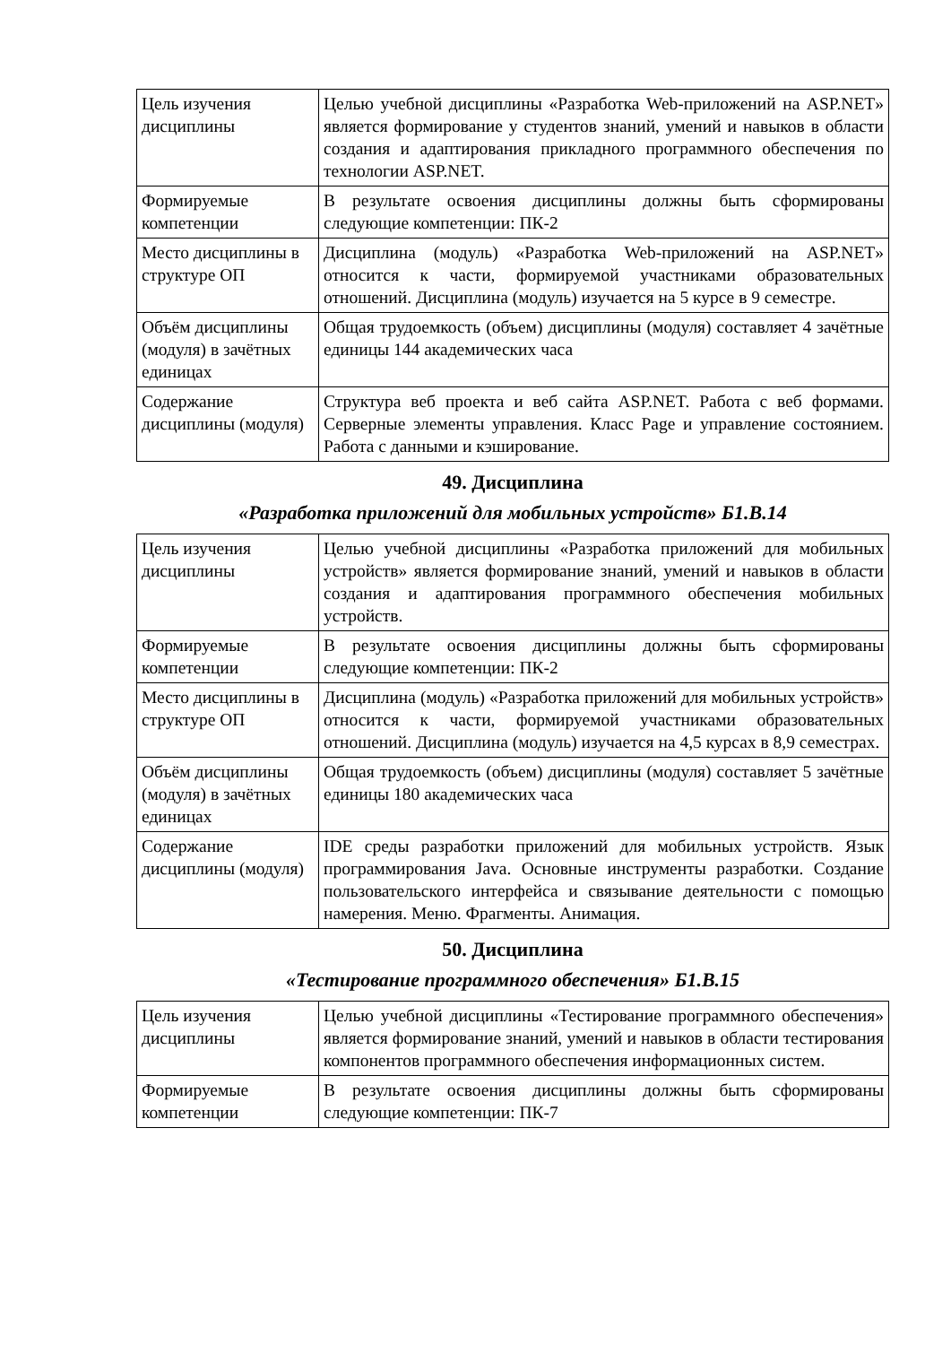| Цель изучения дисциплины | Целью учебной дисциплины «Разработка Web-приложений на ASP.NET» является формирование у студентов знаний, умений и навыков в области создания и адаптирования прикладного программного обеспечения по технологии ASP.NET. |
| Формируемые компетенции | В результате освоения дисциплины должны быть сформированы следующие компетенции: ПК-2 |
| Место дисциплины в структуре ОП | Дисциплина (модуль) «Разработка Web-приложений на ASP.NET» относится к части, формируемой участниками образовательных отношений. Дисциплина (модуль) изучается на 5 курсе в 9 семестре. |
| Объём дисциплины (модуля) в зачётных единицах | Общая трудоемкость (объем) дисциплины (модуля) составляет 4 зачётные единицы 144 академических часа |
| Содержание дисциплины (модуля) | Структура веб проекта и веб сайта ASP.NET. Работа с веб формами. Серверные элементы управления. Класс Page и управление состоянием. Работа с данными и кэширование. |
49. Дисциплина
«Разработка приложений для мобильных устройств» Б1.В.14
| Цель изучения дисциплины | Целью учебной дисциплины «Разработка приложений для мобильных устройств» является формирование знаний, умений и навыков в области создания и адаптирования программного обеспечения мобильных устройств. |
| Формируемые компетенции | В результате освоения дисциплины должны быть сформированы следующие компетенции: ПК-2 |
| Место дисциплины в структуре ОП | Дисциплина (модуль) «Разработка приложений для мобильных устройств» относится к части, формируемой участниками образовательных отношений. Дисциплина (модуль) изучается на 4,5 курсах в 8,9 семестрах. |
| Объём дисциплины (модуля) в зачётных единицах | Общая трудоемкость (объем) дисциплины (модуля) составляет 5 зачётные единицы 180 академических часа |
| Содержание дисциплины (модуля) | IDE среды разработки приложений для мобильных устройств. Язык программирования Java. Основные инструменты разработки. Создание пользовательского интерфейса и связывание деятельности с помощью намерения. Меню. Фрагменты. Анимация. |
50. Дисциплина
«Тестирование программного обеспечения» Б1.В.15
| Цель изучения дисциплины | Целью учебной дисциплины «Тестирование программного обеспечения» является формирование знаний, умений и навыков в области тестирования компонентов программного обеспечения информационных систем. |
| Формируемые компетенции | В результате освоения дисциплины должны быть сформированы следующие компетенции: ПК-7 |